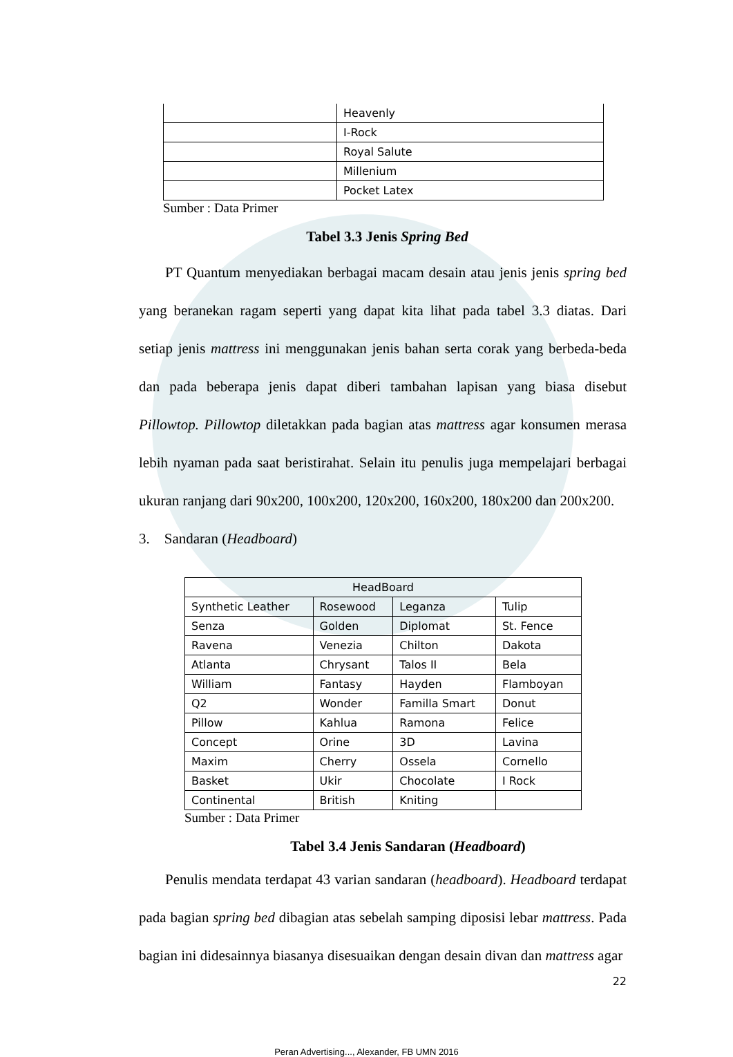| | Heavenly |
| | I-Rock |
| | Royal Salute |
| | Millenium |
| | Pocket Latex |
Sumber : Data Primer
Tabel 3.3 Jenis Spring Bed
PT Quantum menyediakan berbagai macam desain atau jenis jenis spring bed yang beranekan ragam seperti yang dapat kita lihat pada tabel 3.3 diatas. Dari setiap jenis mattress ini menggunakan jenis bahan serta corak yang berbeda-beda dan pada beberapa jenis dapat diberi tambahan lapisan yang biasa disebut Pillowtop. Pillowtop diletakkan pada bagian atas mattress agar konsumen merasa lebih nyaman pada saat beristirahat. Selain itu penulis juga mempelajari berbagai ukuran ranjang dari 90x200, 100x200, 120x200, 160x200, 180x200 dan 200x200.
3. Sandaran (Headboard)
| HeadBoard | | | |
| Synthetic Leather | Rosewood | Leganza | Tulip |
| Senza | Golden | Diplomat | St. Fence |
| Ravena | Venezia | Chilton | Dakota |
| Atlanta | Chrysant | Talos II | Bela |
| William | Fantasy | Hayden | Flamboyan |
| Q2 | Wonder | Familla Smart | Donut |
| Pillow | Kahlua | Ramona | Felice |
| Concept | Orine | 3D | Lavina |
| Maxim | Cherry | Ossela | Cornello |
| Basket | Ukir | Chocolate | I Rock |
| Continental | British | Kniting | |
Sumber : Data Primer
Tabel 3.4 Jenis Sandaran (Headboard)
Penulis mendata terdapat 43 varian sandaran (headboard). Headboard terdapat pada bagian spring bed dibagian atas sebelah samping diposisi lebar mattress. Pada bagian ini didesainnya biasanya disesuaikan dengan desain divan dan mattress agar
22
Peran Advertising..., Alexander, FB UMN 2016